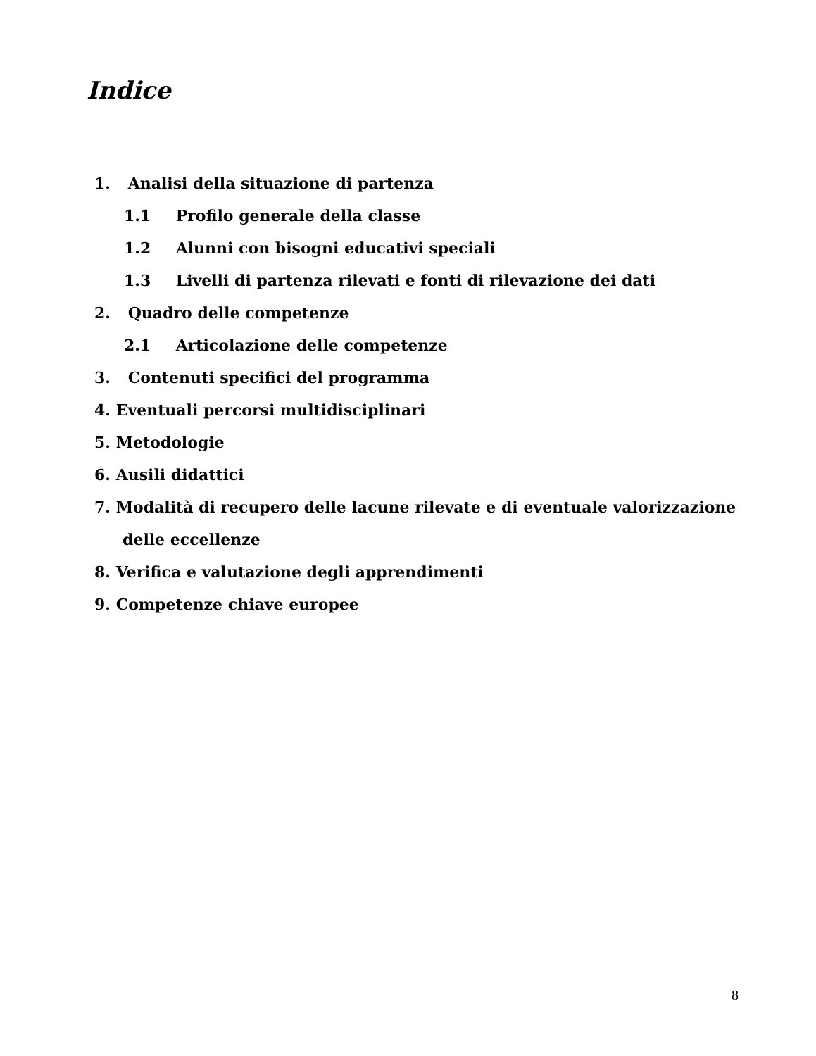Indice
1. Analisi della situazione di partenza
1.1 Profilo generale della classe
1.2 Alunni con bisogni educativi speciali
1.3 Livelli di partenza rilevati e fonti di rilevazione dei dati
2. Quadro delle competenze
2.1 Articolazione delle competenze
3. Contenuti specifici del programma
4. Eventuali percorsi multidisciplinari
5. Metodologie
6. Ausili didattici
7. Modalità di recupero delle lacune rilevate e di eventuale valorizzazione
delle eccellenze
8. Verifica e valutazione degli apprendimenti
9. Competenze chiave europee
8